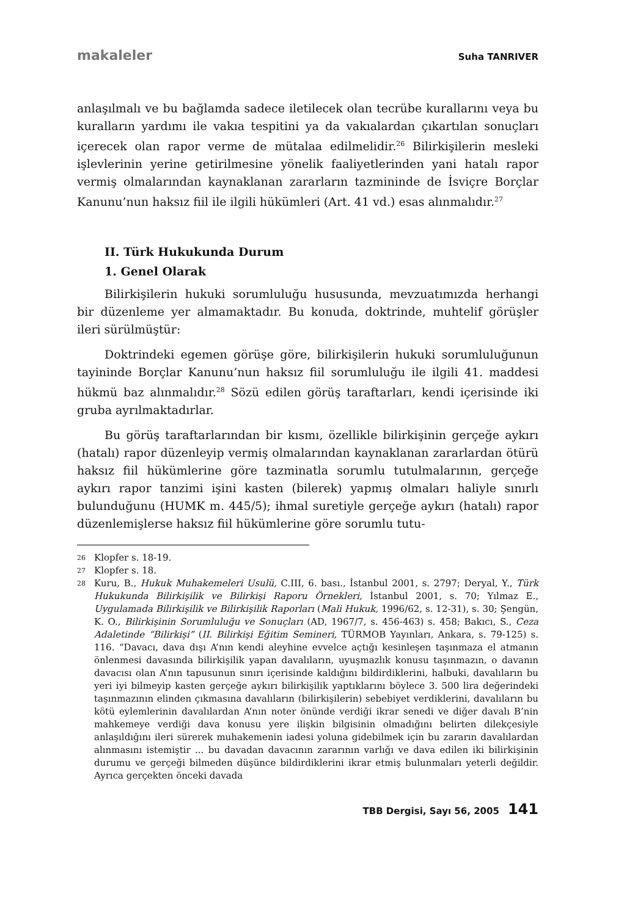makaleler Suha TANRIVER
anlaşılmalı ve bu bağlamda sadece iletilecek olan tecrübe kurallarını veya bu kuralların yardımı ile vakıa tespitini ya da vakıalardan çıkartılan sonuçları içerecek olan rapor verme de mütalaa edilmelidir.<sup>26</sup> Bilirkişilerin mesleki işlevlerinin yerine getirilmesine yönelik faaliyetlerinden yani hatalı rapor vermiş olmalarından kaynaklanan zararların tazmininde de İsviçre Borçlar Kanunu’nun haksız fiil ile ilgili hükümleri (Art. 41 vd.) esas alınmalıdır.<sup>27</sup>
II. Türk Hukukunda Durum
1. Genel Olarak
Bilirkişilerin hukuki sorumluluğu hususunda, mevzuatımızda herhangi bir düzenleme yer almamaktadır. Bu konuda, doktrinde, muhtelif görüşler ileri sürülmüştür:
Doktrindeki egemen görüşe göre, bilirkişilerin hukuki sorumluluğunun tayininde Borçlar Kanunu’nun haksız fiil sorumluluğu ile ilgili 41. maddesi hükmü baz alınmalıdır.<sup>28</sup> Sözü edilen görüş taraftarları, kendi içerisinde iki gruba ayrılmaktadırlar.
Bu görüş taraftarlarından bir kısmı, özellikle bilirkişinin gerçeğe aykırı (hatalı) rapor düzenleyip vermiş olmalarından kaynaklanan zararlardan ötürü haksız fiil hükümlerine göre tazminatla sorumlu tutulmalarının, gerçeğe aykırı rapor tanzimi işini kasten (bilerek) yapmış olmaları haliyle sınırlı bulunduğunu (HUMK m. 445/5); ihmal suretiyle gerçeğe aykırı (hatalı) rapor düzenlemişlerse haksız fiil hükümlerine göre sorumlu tutu-
26 Klopfer s. 18-19.
27 Klopfer s. 18.
28 Kuru, B., Hukuk Muhakemeleri Usulü, C.III, 6. bası., İstanbul 2001, s. 2797; Deryal, Y., Türk Hukukunda Bilirkişilik ve Bilirkişi Raporu Örnekleri, İstanbul 2001, s. 70; Yılmaz E., Uygulamada Bilirkişilik ve Bilirkişilik Raporları (Mali Hukuk, 1996/62, s. 12-31), s. 30; Şengün, K. O., Bilirkişinin Sorumluluğu ve Sonuçları (AD, 1967/7, s. 456-463) s. 458; Bakıcı, S., Ceza Adaletinde “Bilirkişi” (II. Bilirkişi Eğitim Semineri, TÜRMOB Yayınları, Ankara, s. 79-125) s. 116. “Davacı, dava dışı A’nın kendi aleyhine evvelce açtığı kesinleşen taşınmaza el atmanın önlenmesi davasında bilirkişilik yapan davalıların, uyuşmazlık konusu taşınmazın, o davanın davacısı olan A’nın tapusunun sınırı içerisinde kaldığını bildirdiklerini, halbuki, davalıların bu yeri iyi bilmeyip kasten gerçeğe aykırı bilirkişilik yaptıklarını böylece 3. 500 lira değerindeki taşınmazının elinden çıkmasına davalıların (bilirkişilerin) sebebiyet verdiklerini, davalıların bu kötü eylemlerinin davalılardan A’nın noter önünde verdiği ikrar senedi ve diğer davalı B’nin mahkemeye verdiği dava konusu yere ilişkin bilgisinin olmadığını belirten dilekçesiyle anlaşıldığını ileri sürerek muhakemenin iadesi yoluna gidebilmek için bu zararın davalılardan alınmasını istemiştir ... bu davadan davacının zararının varlığı ve dava edilen iki bilirkişinin durumu ve gerçeği bilmeden düşünce bildirdiklerini ikrar etmiş bulunmaları yeterli değildir. Ayrıca gerçekten önceki davada
TBB Dergisi, Sayı 56, 2005 141